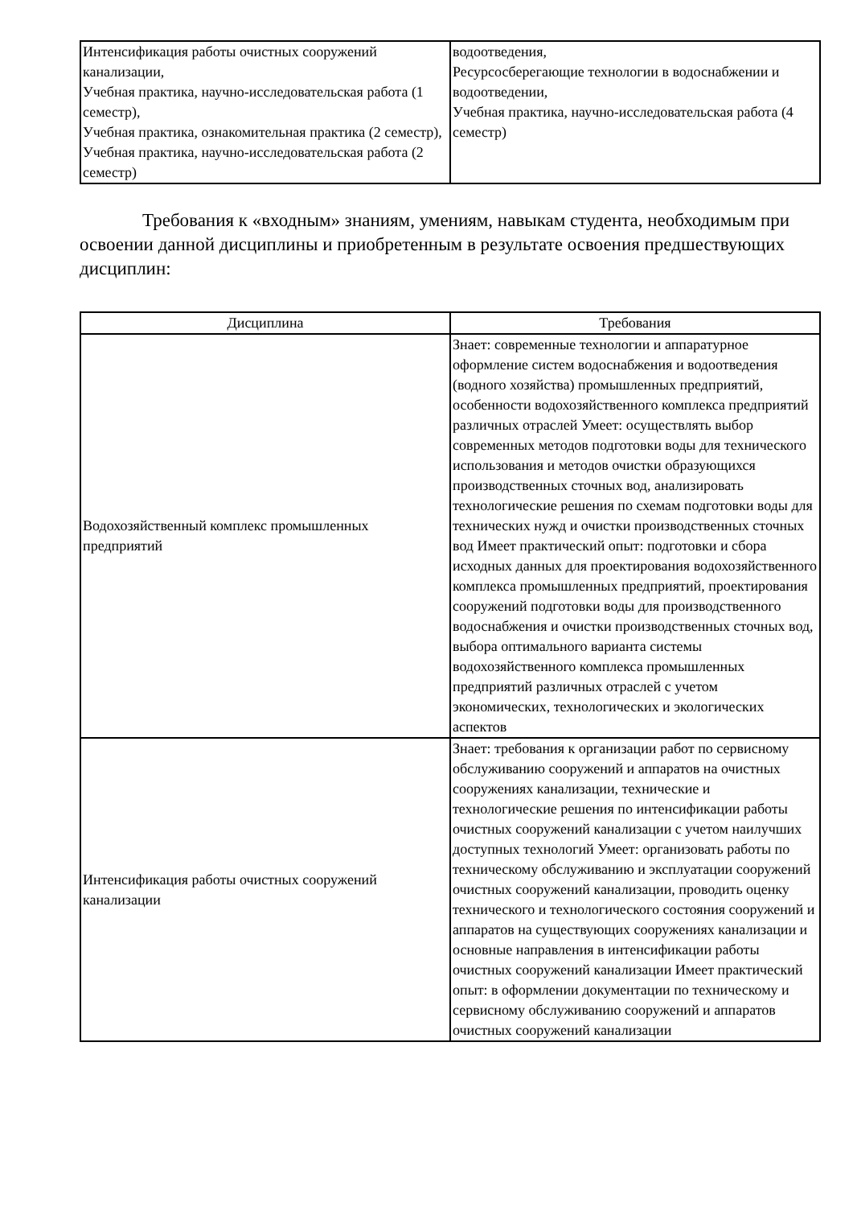| Интенсификация работы очистных сооружений канализации, Учебная практика, научно-исследовательская работа (1 семестр), Учебная практика, ознакомительная практика (2 семестр), Учебная практика, научно-исследовательская работа (2 семестр) | водоотведения, Ресурсосберегающие технологии в водоснабжении и водоотведении, Учебная практика, научно-исследовательская работа (4 семестр) |
Требования к «входным» знаниям, умениям, навыкам студента, необходимым при освоении данной дисциплины и приобретенным в результате освоения предшествующих дисциплин:
| Дисциплина | Требования |
| --- | --- |
| Водохозяйственный комплекс промышленных предприятий | Знает: современные технологии и аппаратурное оформление систем водоснабжения и водоотведения (водного хозяйства) промышленных предприятий, особенности водохозяйственного комплекса предприятий различных отраслей Умеет: осуществлять выбор современных методов подготовки воды для технического использования и методов очистки образующихся производственных сточных вод, анализировать технологические решения по схемам подготовки воды для технических нужд и очистки производственных сточных вод Имеет практический опыт: подготовки и сбора исходных данных для проектирования водохозяйственного комплекса промышленных предприятий, проектирования сооружений подготовки воды для производственного водоснабжения и очистки производственных сточных вод, выбора оптимального варианта системы водохозяйственного комплекса промышленных предприятий различных отраслей с учетом экономических, технологических и экологических аспектов |
| Интенсификация работы очистных сооружений канализации | Знает: требования к организации работ по сервисному обслуживанию сооружений и аппаратов на очистных сооружениях канализации, технические и технологические решения по интенсификации работы очистных сооружений канализации с учетом наилучших доступных технологий Умеет: организовать работы по техническому обслуживанию и эксплуатации сооружений очистных сооружений канализации, проводить оценку технического и технологического состояния сооружений и аппаратов на существующих сооружениях канализации и основные направления в интенсификации работы очистных сооружений канализации Имеет практический опыт: в оформлении документации по техническому и сервисному обслуживанию сооружений и аппаратов очистных сооружений канализации |